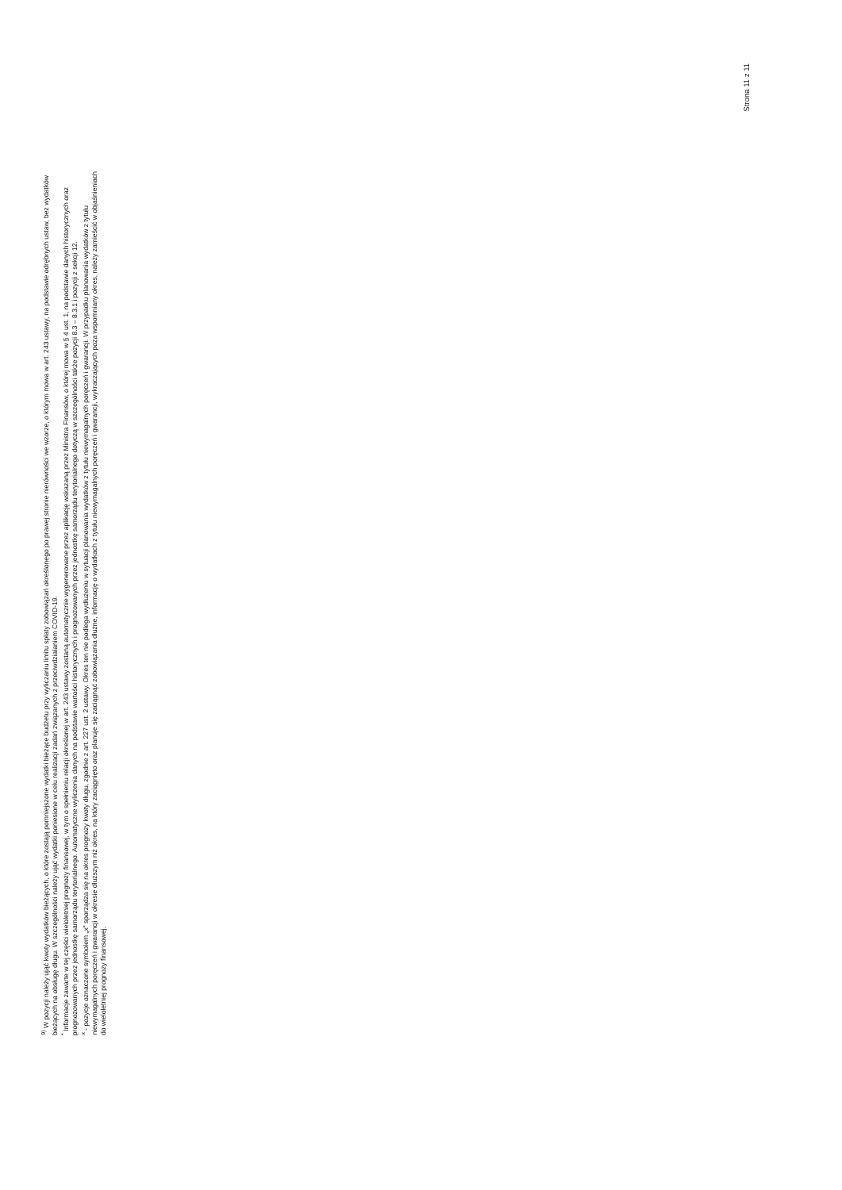<sup>9)</sup> W pozycji należy ująć kwoty wydatków bieżących, o które zostają pomniejszone wydatki bieżące budżetu przy wyliczaniu limitu spłaty zobowiązań określonego po prawej stronie nierówności we wzorze, o którym mowa w art. 243 ustawy, na podstawie odrębnych ustaw, bez wydatków bieżących na obsługę długu. W szczególności należy ująć wydatki poniesione w celu realizacji zadań związanych z przeciwdziałaniem COVID-19.
<sup>*</sup> Informacje zawarte w tej części wieloletniej prognozy finansowej, w tym o spełnieniu relacji określonej w art. 243 ustawy zostaną automatycznie wygenerowane przez aplikację wskazaną przez Ministra Finansów, o której mowa w § 4 ust. 1, na podstawie danych historycznych oraz prognozowanych przez jednostkę samorządu terytorialnego. Automatyczne wyliczenia danych na podstawie wartości historycznych i prognozowanych przez jednostkę samorządu terytorialnego dotyczą w szczególności także pozycji 8.3 – 8.3.1 i pozycji z sekcji 12.
<sup>x</sup> - pozycje oznaczone symbolem „x” sporządza się na okres prognozy kwoty długu, zgodnie z art. 227 ust. 2 ustawy. Okres ten nie podlega wydłużeniu w sytuacji planowania wydatków z tytułu niewymagalnych poręczeń i gwarancji. W przypadku planowania wydatków z tytułu niewymagalnych poręczeń i gwarancji w okresie dłuższym niż okres, na który zaciągnięto oraz planuje się zaciągnąć zobowiązania dłużne, informację o wydatkach z tytułu niewymagalnych poręczeń i gwarancji, wykraczających poza wspomniany okres, należy zamieścić w objaśnieniach do wieloletniej prognozy finansowej.
Strona 11 z 11